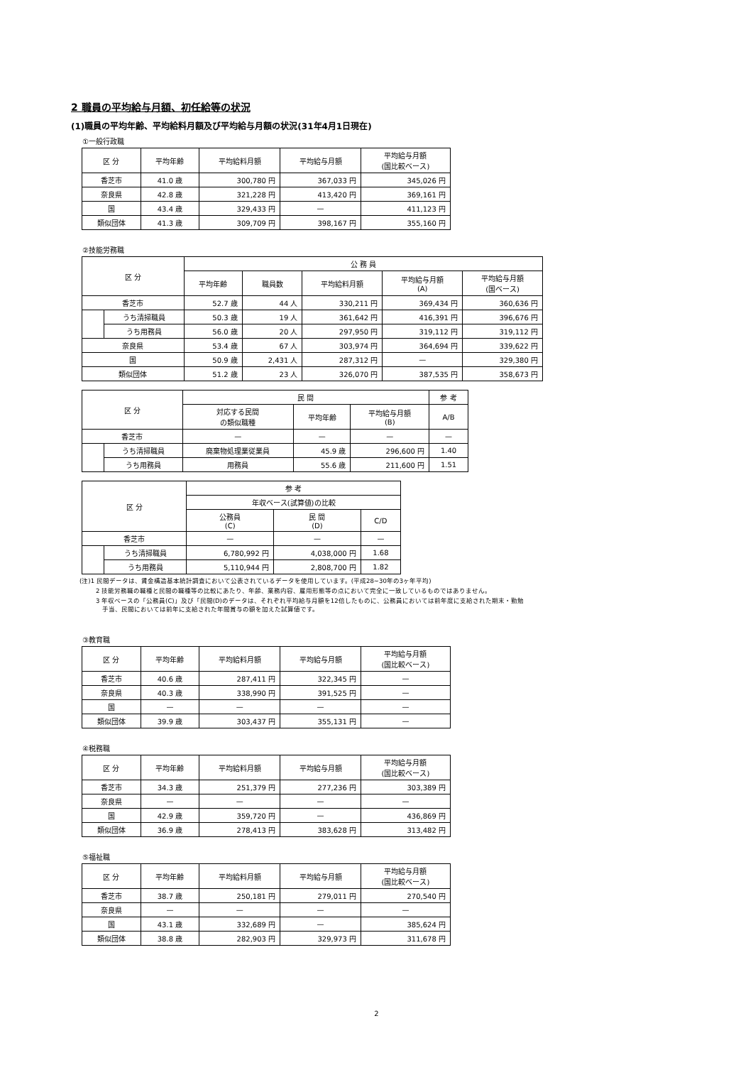2 職員の平均給与月額、初任給等の状況
(1)職員の平均年齢、平均給料月額及び平均給与月額の状況(31年4月1日現在)
①一般行政職
| 区 分 | 平均年齢 | 平均給料月額 | 平均給与月額 | 平均給与月額 (国比較ベース) |
| --- | --- | --- | --- | --- |
| 香芝市 | 41.0 歳 | 300,780 円 | 367,033 円 | 345,026 円 |
| 奈良県 | 42.8 歳 | 321,228 円 | 413,420 円 | 369,161 円 |
| 国 | 43.4 歳 | 329,433 円 | — | 411,123 円 |
| 類似団体 | 41.3 歳 | 309,709 円 | 398,167 円 | 355,160 円 |
②技能労務職
| 区 分 | | 公 務 員 | | | | |
| --- | --- | --- | --- | --- | --- | --- |
| | | 平均年齢 | 職員数 | 平均給料月額 | 平均給与月額 (A) | 平均給与月額 (国ベース) |
| 香芝市 | | 52.7 歳 | 44 人 | 330,211 円 | 369,434 円 | 360,636 円 |
| | うち清掃職員 | 50.3 歳 | 19 人 | 361,642 円 | 416,391 円 | 396,676 円 |
| | うち用務員 | 56.0 歳 | 20 人 | 297,950 円 | 319,112 円 | 319,112 円 |
| 奈良県 | | 53.4 歳 | 67 人 | 303,974 円 | 364,694 円 | 339,622 円 |
| 国 | | 50.9 歳 | 2,431 人 | 287,312 円 | — | 329,380 円 |
| 類似団体 | | 51.2 歳 | 23 人 | 326,070 円 | 387,535 円 | 358,673 円 |
| 区 分 | | 民 間 | | | 参 考 |
| --- | --- | --- | --- | --- | --- |
| | | 対応する民間 の類似職種 | 平均年齢 | 平均給与月額 (B) | A/B |
| 香芝市 | | — | — | — | — |
| | うち清掃職員 | 廃棄物処理業従業員 | 45.9 歳 | 296,600 円 | 1.40 |
| | うち用務員 | 用務員 | 55.6 歳 | 211,600 円 | 1.51 |
| 区 分 | | 参 考 | | |
| --- | --- | --- | --- | --- |
| | | 年収ベース(試算値)の比較 | | |
| | | 公務員 (C) | 民 間 (D) | C/D |
| 香芝市 | | — | — | — |
| | うち清掃職員 | 6,780,992 円 | 4,038,000 円 | 1.68 |
| | うち用務員 | 5,110,944 円 | 2,808,700 円 | 1.82 |
(注)1 民間データは、賃金構造基本統計調査において公表されているデータを使用しています。(平成28~30年の3ヶ年平均)
2 技能労務職の職種と民間の職種等の比較にあたり、年齢、業務内容、雇用形態等の点において完全に一致しているものではありません。
3 年収ベースの「公務員(C)」及び「民間(D)のデータは、それぞれ平均給与月額を12倍したものに、公務員においては前年度に支給された期末・勤勉
　手当、民間においては前年に支給された年間賞与の額を加えた試算値です。
③教育職
| 区 分 | 平均年齢 | 平均給料月額 | 平均給与月額 | 平均給与月額 (国比較ベース) |
| --- | --- | --- | --- | --- |
| 香芝市 | 40.6 歳 | 287,411 円 | 322,345 円 | — |
| 奈良県 | 40.3 歳 | 338,990 円 | 391,525 円 | — |
| 国 | — | — | — | — |
| 類似団体 | 39.9 歳 | 303,437 円 | 355,131 円 | — |
④税務職
| 区 分 | 平均年齢 | 平均給料月額 | 平均給与月額 | 平均給与月額 (国比較ベース) |
| --- | --- | --- | --- | --- |
| 香芝市 | 34.3 歳 | 251,379 円 | 277,236 円 | 303,389 円 |
| 奈良県 | — | — | — | — |
| 国 | 42.9 歳 | 359,720 円 | — | 436,869 円 |
| 類似団体 | 36.9 歳 | 278,413 円 | 383,628 円 | 313,482 円 |
⑤福祉職
| 区 分 | 平均年齢 | 平均給料月額 | 平均給与月額 | 平均給与月額 (国比較ベース) |
| --- | --- | --- | --- | --- |
| 香芝市 | 38.7 歳 | 250,181 円 | 279,011 円 | 270,540 円 |
| 奈良県 | — | — | — | — |
| 国 | 43.1 歳 | 332,689 円 | — | 385,624 円 |
| 類似団体 | 38.8 歳 | 282,903 円 | 329,973 円 | 311,678 円 |
2